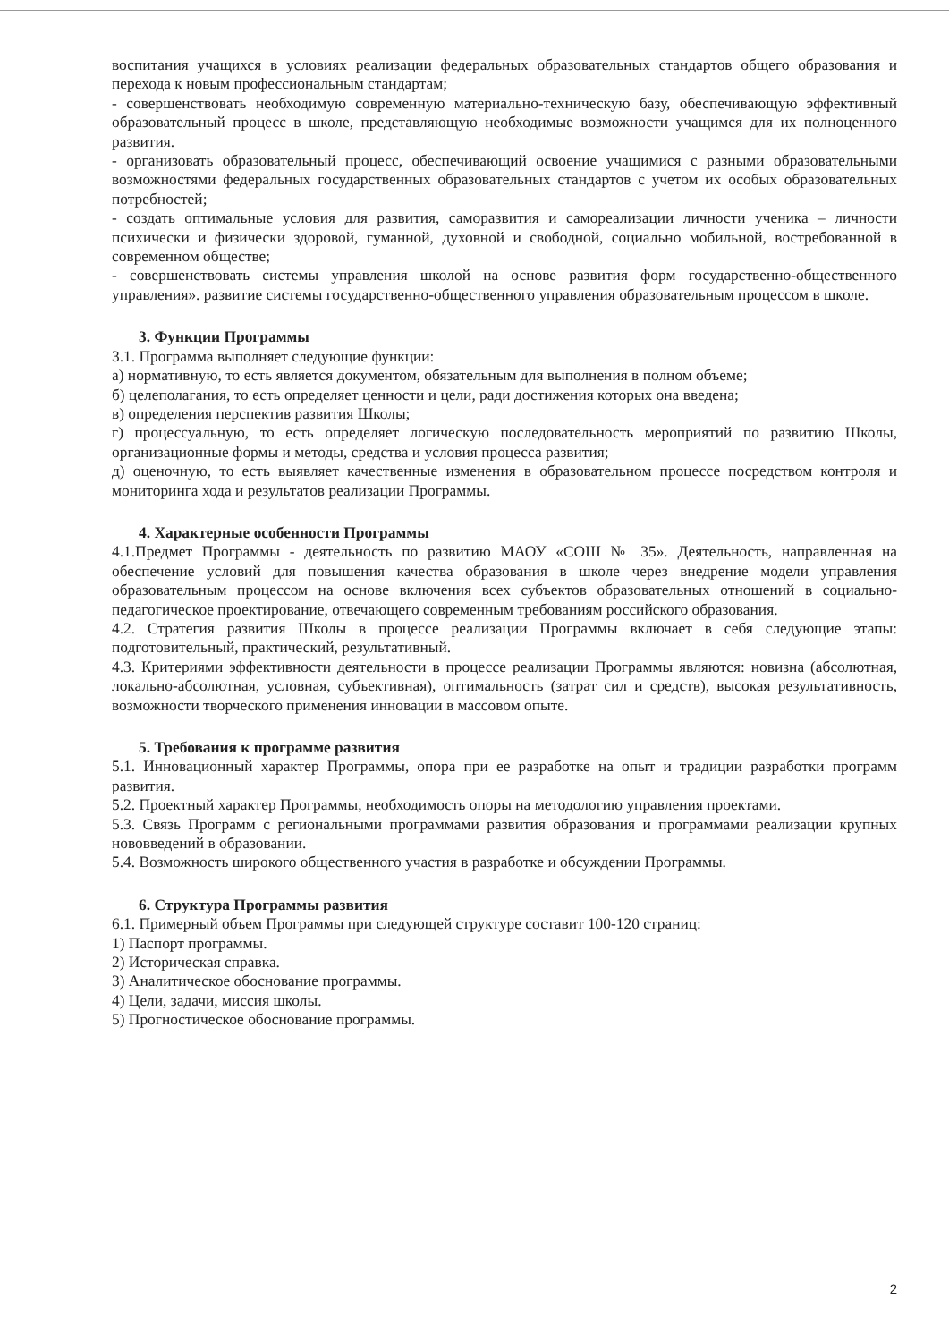воспитания учащихся в условиях реализации федеральных образовательных стандартов общего образования и перехода к новым профессиональным стандартам;
- совершенствовать необходимую современную материально-техническую базу, обеспечивающую эффективный образовательный процесс в школе, представляющую необходимые возможности учащимся для их полноценного развития.
- организовать образовательный процесс, обеспечивающий освоение учащимися с разными образовательными возможностями федеральных государственных образовательных стандартов с учетом их особых образовательных потребностей;
- создать оптимальные условия для развития, саморазвития и самореализации личности ученика – личности психически и физически здоровой, гуманной, духовной и свободной, социально мобильной, востребованной в современном обществе;
- совершенствовать системы управления школой на основе развития форм государственно-общественного управления». развитие системы государственно-общественного управления образовательным процессом в школе.
3. Функции Программы
3.1. Программа выполняет следующие функции:
а) нормативную, то есть является документом, обязательным для выполнения в полном объеме;
б) целеполагания, то есть определяет ценности и цели, ради достижения которых она введена;
в) определения перспектив развития Школы;
г) процессуальную, то есть определяет логическую последовательность мероприятий по развитию Школы, организационные формы и методы, средства и условия процесса развития;
д) оценочную, то есть выявляет качественные изменения в образовательном процессе посредством контроля и мониторинга хода и результатов реализации Программы.
4. Характерные особенности Программы
4.1.Предмет Программы - деятельность по развитию МАОУ «СОШ № 35». Деятельность, направленная на обеспечение условий для повышения качества образования в школе через внедрение модели управления образовательным процессом на основе включения всех субъектов образовательных отношений в социально-педагогическое проектирование, отвечающего современным требованиям российского образования.
4.2. Стратегия развития Школы в процессе реализации Программы включает в себя следующие этапы: подготовительный, практический, результативный.
4.3. Критериями эффективности деятельности в процессе реализации Программы являются: новизна (абсолютная, локально-абсолютная, условная, субъективная), оптимальность (затрат сил и средств), высокая результативность, возможности творческого применения инновации в массовом опыте.
5. Требования к программе развития
5.1. Инновационный характер Программы, опора при ее разработке на опыт и традиции разработки программ развития.
5.2. Проектный характер Программы, необходимость опоры на методологию управления проектами.
5.3. Связь Программ с региональными программами развития образования и программами реализации крупных нововведений в образовании.
5.4. Возможность широкого общественного участия в разработке и обсуждении Программы.
6. Структура Программы развития
6.1. Примерный объем Программы при следующей структуре составит 100-120 страниц:
1) Паспорт программы.
2) Историческая справка.
3) Аналитическое обоснование программы.
4) Цели, задачи, миссия школы.
5) Прогностическое обоснование программы.
2